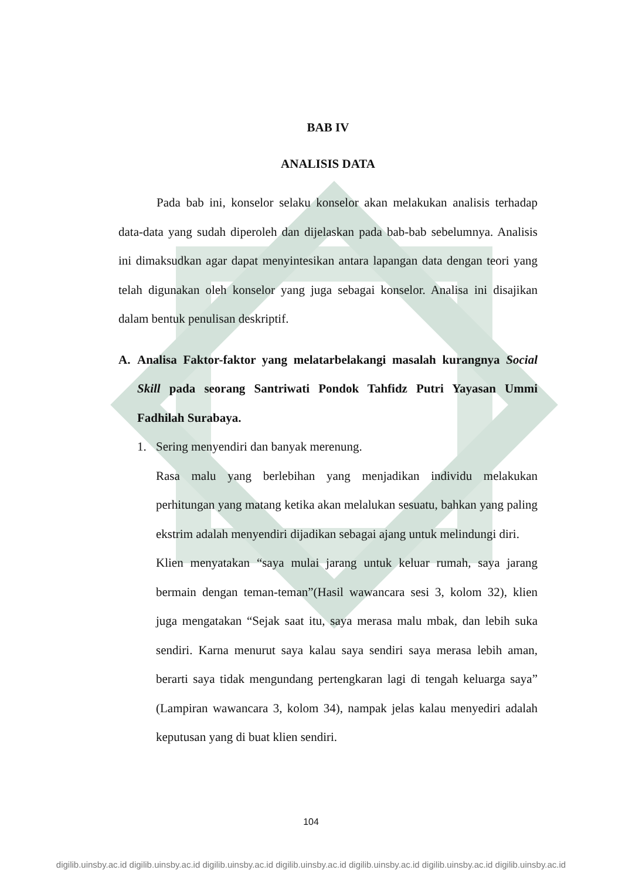BAB IV
ANALISIS DATA
Pada bab ini, konselor selaku konselor akan melakukan analisis terhadap data-data yang sudah diperoleh dan dijelaskan pada bab-bab sebelumnya. Analisis ini dimaksudkan agar dapat menyintesikan antara lapangan data dengan teori yang telah digunakan oleh konselor yang juga sebagai konselor. Analisa ini disajikan dalam bentuk penulisan deskriptif.
A.
Analisa Faktor-faktor yang melatarbelakangi masalah kurangnya Social Skill pada seorang Santriwati Pondok Tahfidz Putri Yayasan Ummi Fadhilah Surabaya.
1. Sering menyendiri dan banyak merenung.
Rasa malu yang berlebihan yang menjadikan individu melakukan perhitungan yang matang ketika akan melalukan sesuatu, bahkan yang paling ekstrim adalah menyendiri dijadikan sebagai ajang untuk melindungi diri.
Klien menyatakan “saya mulai jarang untuk keluar rumah, saya jarang bermain dengan teman-teman”(Hasil wawancara sesi 3, kolom 32), klien juga mengatakan “Sejak saat itu, saya merasa malu mbak, dan lebih suka sendiri. Karna menurut saya kalau saya sendiri saya merasa lebih aman, berarti saya tidak mengundang pertengkaran lagi di tengah keluarga saya” (Lampiran wawancara 3, kolom 34), nampak jelas kalau menyediri adalah keputusan yang di buat klien sendiri.
104
digilib.uinsby.ac.id digilib.uinsby.ac.id digilib.uinsby.ac.id digilib.uinsby.ac.id digilib.uinsby.ac.id digilib.uinsby.ac.id digilib.uinsby.ac.id